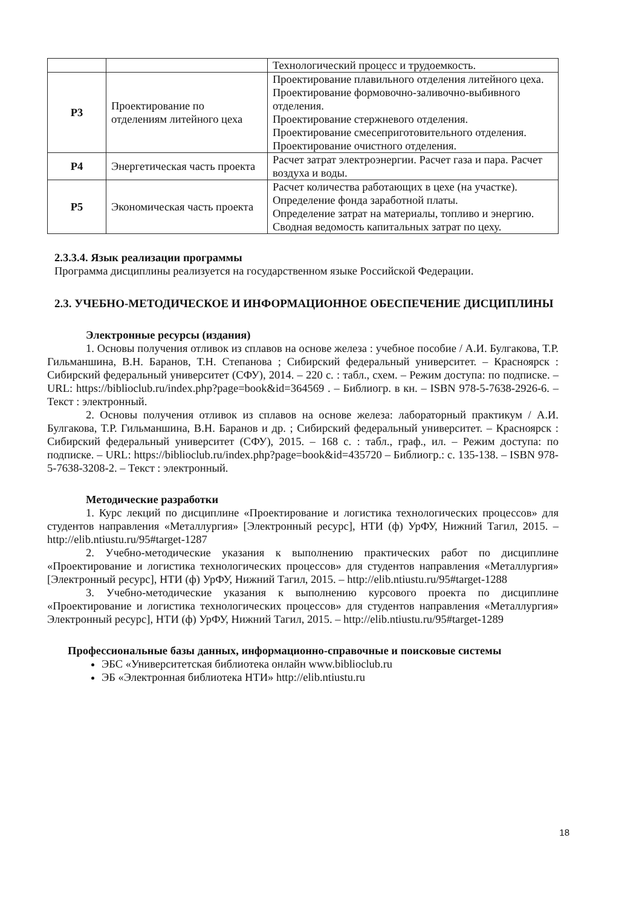| | | Технологический процесс и трудоемкость. |
| Р3 | Проектирование по отделениям литейного цеха | Проектирование плавильного отделения литейного цеха. Проектирование формовочно-заливочно-выбивного отделения. Проектирование стержневого отделения. Проектирование смесеприготовительного отделения. Проектирование очистного отделения. |
| Р4 | Энергетическая часть проекта | Расчет затрат электроэнергии. Расчет газа и пара. Расчет воздуха и воды. |
| Р5 | Экономическая часть проекта | Расчет количества работающих в цехе (на участке). Определение фонда заработной платы. Определение затрат на материалы, топливо и энергию. Сводная ведомость капитальных затрат по цеху. |
2.3.3.4. Язык реализации программы
Программа дисциплины реализуется на государственном языке Российской Федерации.
2.3. УЧЕБНО-МЕТОДИЧЕСКОЕ И ИНФОРМАЦИОННОЕ ОБЕСПЕЧЕНИЕ ДИСЦИПЛИНЫ
Электронные ресурсы (издания)
1. Основы получения отливок из сплавов на основе железа : учебное пособие / А.И. Булгакова, Т.Р. Гильманшина, В.Н. Баранов, Т.Н. Степанова ; Сибирский федеральный университет. – Красноярск : Сибирский федеральный университет (СФУ), 2014. – 220 с. : табл., схем. – Режим доступа: по подписке. – URL: https://biblioclub.ru/index.php?page=book&id=364569 . – Библиогр. в кн. – ISBN 978-5-7638-2926-6. – Текст : электронный.
2. Основы получения отливок из сплавов на основе железа: лабораторный практикум / А.И. Булгакова, Т.Р. Гильманшина, В.Н. Баранов и др. ; Сибирский федеральный университет. – Красноярск : Сибирский федеральный университет (СФУ), 2015. – 168 с. : табл., граф., ил. – Режим доступа: по подписке. – URL: https://biblioclub.ru/index.php?page=book&id=435720 – Библиогр.: с. 135-138. – ISBN 978-5-7638-3208-2. – Текст : электронный.
Методические разработки
1. Курс лекций по дисциплине «Проектирование и логистика технологических процессов» для студентов направления «Металлургия» [Электронный ресурс], НТИ (ф) УрФУ, Нижний Тагил, 2015. – http://elib.ntiustu.ru/95#target-1287
2. Учебно-методические указания к выполнению практических работ по дисциплине «Проектирование и логистика технологических процессов» для студентов направления «Металлургия» [Электронный ресурс], НТИ (ф) УрФУ, Нижний Тагил, 2015. – http://elib.ntiustu.ru/95#target-1288
3. Учебно-методические указания к выполнению курсового проекта по дисциплине «Проектирование и логистика технологических процессов» для студентов направления «Металлургия» Электронный ресурс], НТИ (ф) УрФУ, Нижний Тагил, 2015. – http://elib.ntiustu.ru/95#target-1289
Профессиональные базы данных, информационно-справочные и поисковые системы
ЭБС «Университетская библиотека онлайн www.biblioclub.ru
ЭБ «Электронная библиотека НТИ» http://elib.ntiustu.ru
18